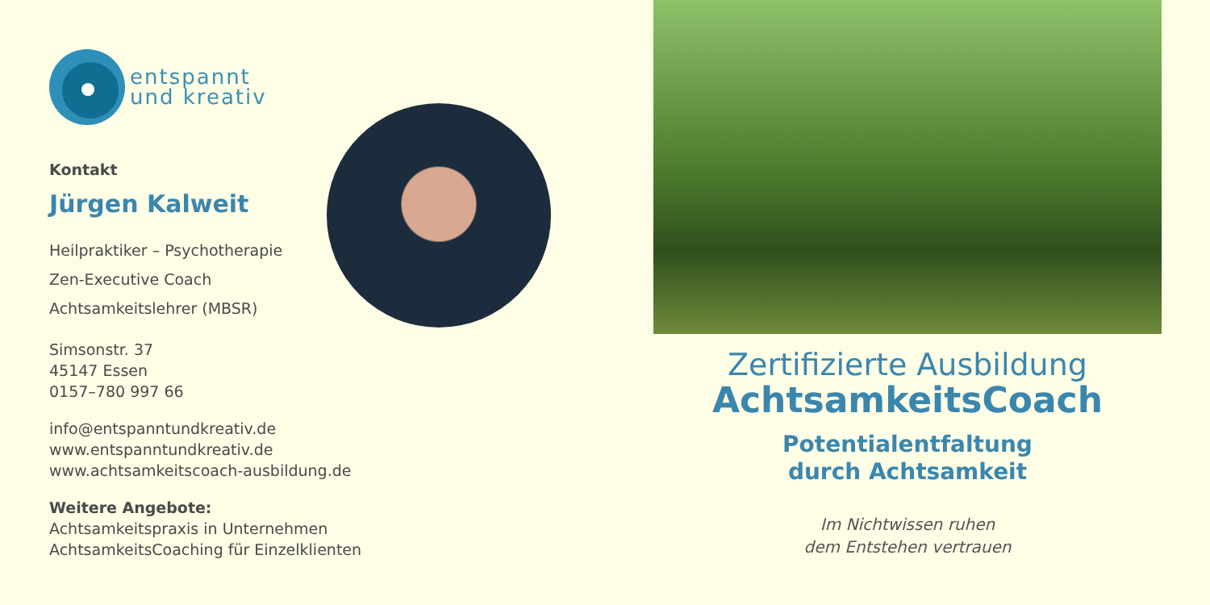entspannt
und kreativ
Kontakt
Jürgen Kalweit
Heilpraktiker – Psychotherapie
Zen-Executive Coach
Achtsamkeitslehrer (MBSR)
Simsonstr. 37
45147 Essen
0157–780 997 66
info@entspanntundkreativ.de
www.entspanntundkreativ.de
www.achtsamkeitscoach-ausbildung.de
Weitere Angebote:
Achtsamkeitspraxis in Unternehmen
AchtsamkeitsCoaching für Einzelklienten
Zertifizierte Ausbildung
AchtsamkeitsCoach
Potentialentfaltung
durch Achtsamkeit
Im Nichtwissen ruhen
dem Entstehen vertrauen